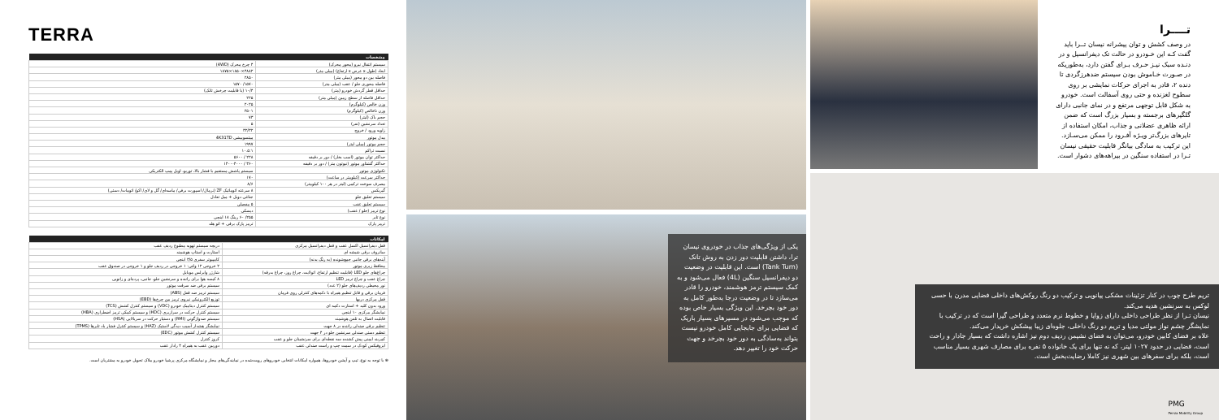TERRA
| مشخصات | |
| --- | --- |
| سیستم انتقال نیرو (محور محرک) | ۴ چرخ محرک (4WD) |
| ابعاد (طول x عرض x ارتفاع) (میلی متر) | ۴۸۸۲×۱۸۵۰×۱۸۷۵ |
| فاصله بین دو محور (میلی متر) | ۲۸۵۰ |
| فاصله محوری جلو / عقب (میلی متر) | ۱۵۷۰/ ۱۵۷۰ |
| حداقل قطر گردش خودرو (متر) | ۱۰/۴ (با قابلیت چرخش تانک) |
| حداقل فاصله از سطح زمین (میلی متر) | ۲۲۵ |
| وزن خالص (کیلوگرم) | ۲۰۲۵ |
| وزن ناخالص (کیلوگرم) | ۲۵۰۱ |
| حجم باک (لیتر) | ۷۳ |
| تعداد سرنشین (نفر) | ۵ |
| زاویه ورود / خروج | ۳۲/۳۲ |
| مدل موتور | میتسوبیشی 4K31TD |
| حجم موتور (میلی لیتر) | ۱۹۹۷ |
| نسبت تراکم | ۱۰.۵:۱ |
| حداکثر توان موتور (اسب بخار) / دور بر دقیقه | ۲۲۸ / ۵۶۰۰ |
| حداکثر گشتاور موتور (نیوتون متر) / دور بر دقیقه | ۳۶۰ / ۱۴۰۰-۴۰۰۰ |
| تکنولوژی موتور | سیستم پاشش مستقیم با فشار بالا، توربو، اویل پمپ الکتریکی |
| حداکثر سرعت (کیلومتر در ساعت) | ۱۷۰ |
| مصرف سوخت ترکیبی (لیتر در هر ۱۰۰ کیلومتر) | ۸/۶ |
| گیربکس | ۸ سرعته اتوماتیک ZF (نرمال/ اسپورت برفی/ ماسه‌ای/ گل و لای/ اکو/ اتومات/ دستی) |
| سیستم تعلیق جلو | جناغی دوبل + میل تعادل |
| سیستم تعلیق عقب | ۵ مفصلی |
| نوع ترمز (جلو / عقب) | دیسکی |
| نوع تایر | ۲۵۵/ ۶۰ رینگ ۱۸ اینچی |
| ترمز پارک | ترمز پارک برقی + اتو هلد |
| امکانات | |
| --- | --- |
| قفل دیفرانسیل اکسل عقب و قفل دیفرانسیل مرکزی | دریچه سیستم تهویه مطبوع ردیف عقب |
| سانروف برقی شیشه ای | استارت و استاپ هوشمند |
| آینه‌های برقی جانبی جمع‌شونده (به رنگ بدنه) | کامپیوتر سفری ۳/۵ اینچی |
| محافظ زیری موتور | ۲ خروجی ۱۲ ولتی: ۱ خروجی در ردیف جلو و ۱ خروجی در صندوق عقب |
| چراغ‌های جلو LED (قابلیت تنظیم ارتفاع، اتولایت، چراغ روز، چراغ بدرقه) | شارژر وایرلس موبایل |
| چراغ عقب و چراغ ترمز LED | ۸ کیسه هوا برای راننده و سرنشین جلو، جانبی، پرده‌ای و زانویی |
| نور محیطی ردیف‌های جلو (۲ عدد) | سیستم برقی ضد سرقت موتور |
| فرمان برقی و قابل تنظیم همراه با دکمه‌های کنترلی روی فرمان | سیستم ترمز ضد قفل (ABS) |
| قفل مرکزی دربها | توزیع الکترونیکی نیروی ترمز بین چرخ‌ها (EBD) |
| ورود بدون کلید + استارت دکمه ای | سیستم کنترل دینامیک خودرو (VDC) و سیستم کنترل کشش (TCS) |
| نمایشگر مرکزی ۱۰ اینچی | سیستم کنترل حرکت در سرازیری (HDC) و سیستم کمکی ترمز اضطراری (HBA) |
| قابلیت اتصال به تلفن هوشمند | سیستم ضدواژگونی (RMI) و دستیار حرکت در سربالایی (HSA) |
| تنظیم برقی صندلی راننده در ۸ جهت | نمایشگر هشدار آسیب دیدگی لاستیک (HAZ) و سیستم کنترل فشار باد تایرها (TPMS) |
| تنظیم دستی صندلی سرنشین جلو در ۴ جهت | سیستم کنترل کشش موتور (EDC) |
| کمربند ایمنی پیش کشنده سه نقطه‌ای برای سرنشینان جلو و عقب | کروز کنترل |
| ایزوفیکس کودک در سمت چپ و راست صندلی عقب | دوربین عقب به همراه ۴ رادار عقب |
⊛ با توجه به نوع، تیپ و آپشن خودروها، همواره امکانات انتخابی خودروهای رویت‌شده در نمایندگی‌های مجاز و نمایشگاه مرکزی پرشیا خودرو ملاک تحویل خودرو به مشتریان است.
یکی از ویژگی‌های جذاب در خودروی نیسان ترا، داشتن قابلیت دور زدن به روش تانک (Tank Turn) است. این قابلیت در وضعیت دو دیفرانسیل سنگین (4L) فعال می‌شود و به کمک سیستم ترمز هوشمند، خودرو را قادر می‌سازد تا در وضعیت درجا به‌طور کامل به دور خود بچرخد. این ویژگی بسیار خاص بوده که موجب می‌شود در مسیرهای بسیار باریک که فضایی برای جابجایی کامل خودرو نیست بتواند به‌سادگی به دور خود بچرخد و جهت حرکت خود را تغییر دهد.
تــــرا
در وصف کشش و توان پیشرانه نیسان تــرا باید گفت کـه این خـودرو در حالت تک دیفرانسیل و در دنـده سبک نیـز حـرف بـرای گفتن دارد، به‌طوریکه در صـورت خـاموش بودن سیستم ضدهرزگردی تا دنده ۲، قادر به اجرای حرکات نمایشی بر روی سطوح لغزنده و حتی روی آسفالت است. خودرو به شکل قابل توجهی مرتفع و در نمای جانبی دارای گلگیرهای برجسته و بسیار بزرگ است که ضمن ارائه ظاهری عضلانی و جذاب، امکان استفاده از تایرهای بزرگ‌تر ویـژه آفـرود را ممکن می‌سـازد. این ترکیب به سادگی بیانگر قابلیت حقیقی نیسان تـرا در استفاده سنگین در بیراهه‌های دشوار است.
تریم طرح چوب در کنار تزئینات مشکی پیانویی و ترکیب دو رنگ روکش‌های داخلی فضایی مدرن با حسی لوکس به سرنشین هدیه می‌کند.
نیسان تـرا از نظر طراحی داخلی دارای زوایا و خطوط نرم متعدد و طراحی گیرا است که در ترکیب با نمایشگر چشم نواز مولتی مدیا و تریم دو رنگ داخلی، جلوه‌ای زیبا پیشکش خریدار می‌کند.
علاه بر فضای کابین خودرو، می‌توان به فضای نشیمن ردیف دوم نیز اشاره داشت که بسیار جادار و راحت است، فضایی در حدود ۱۰۲۷ لیتر، که نه تنها برای یک خانواده ۵ نفره برای مصارف شهری بسیار مناسب است، بلکه برای سفرهای بین شهری نیز کاملا رضایت‌بخش است.
PMG
Persia Mobility Group